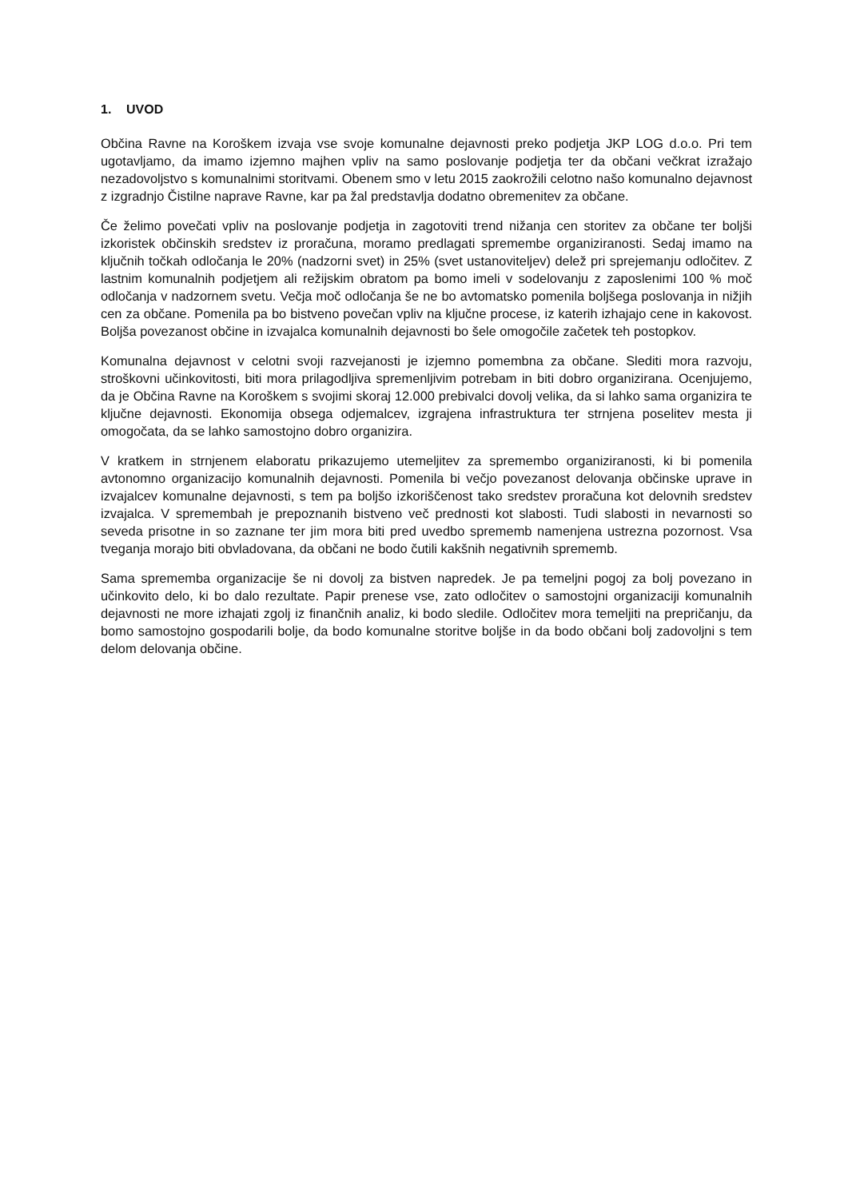1. UVOD
Občina Ravne na Koroškem izvaja vse svoje komunalne dejavnosti preko podjetja JKP LOG d.o.o. Pri tem ugotavljamo, da imamo izjemno majhen vpliv na samo poslovanje podjetja ter da občani večkrat izražajo nezadovoljstvo s komunalnimi storitvami. Obenem smo v letu 2015 zaokrožili celotno našo komunalno dejavnost z izgradnjo Čistilne naprave Ravne, kar pa žal predstavlja dodatno obremenitev za občane.
Če želimo povečati vpliv na poslovanje podjetja in zagotoviti trend nižanja cen storitev za občane ter boljši izkoristek občinskih sredstev iz proračuna, moramo predlagati spremembe organiziranosti. Sedaj imamo na ključnih točkah odločanja le 20% (nadzorni svet) in 25% (svet ustanoviteljev) delež pri sprejemanju odločitev. Z lastnim komunalnih podjetjem ali režijskim obratom pa bomo imeli v sodelovanju z zaposlenimi 100 % moč odločanja v nadzornem svetu. Večja moč odločanja še ne bo avtomatsko pomenila boljšega poslovanja in nižjih cen za občane. Pomenila pa bo bistveno povečan vpliv na ključne procese, iz katerih izhajajo cene in kakovost. Boljša povezanost občine in izvajalca komunalnih dejavnosti bo šele omogočile začetek teh postopkov.
Komunalna dejavnost v celotni svoji razvejanosti je izjemno pomembna za občane. Slediti mora razvoju, stroškovni učinkovitosti, biti mora prilagodljiva spremenljivim potrebam in biti dobro organizirana. Ocenjujemo, da je Občina Ravne na Koroškem s svojimi skoraj 12.000 prebivalci dovolj velika, da si lahko sama organizira te ključne dejavnosti. Ekonomija obsega odjemalcev, izgrajena infrastruktura ter strnjena poselitev mesta ji omogočata, da se lahko samostojno dobro organizira.
V kratkem in strnjenem elaboratu prikazujemo utemeljitev za spremembo organiziranosti, ki bi pomenila avtonomno organizacijo komunalnih dejavnosti. Pomenila bi večjo povezanost delovanja občinske uprave in izvajalcev komunalne dejavnosti, s tem pa boljšo izkoriščenost tako sredstev proračuna kot delovnih sredstev izvajalca. V spremembah je prepoznanih bistveno več prednosti kot slabosti. Tudi slabosti in nevarnosti so seveda prisotne in so zaznane ter jim mora biti pred uvedbo sprememb namenjena ustrezna pozornost. Vsa tveganja morajo biti obvladovana, da občani ne bodo čutili kakšnih negativnih sprememb.
Sama sprememba organizacije še ni dovolj za bistven napredek. Je pa temeljni pogoj za bolj povezano in učinkovito delo, ki bo dalo rezultate. Papir prenese vse, zato odločitev o samostojni organizaciji komunalnih dejavnosti ne more izhajati zgolj iz finančnih analiz, ki bodo sledile. Odločitev mora temeljiti na prepričanju, da bomo samostojno gospodarili bolje, da bodo komunalne storitve boljše in da bodo občani bolj zadovoljni s tem delom delovanja občine.